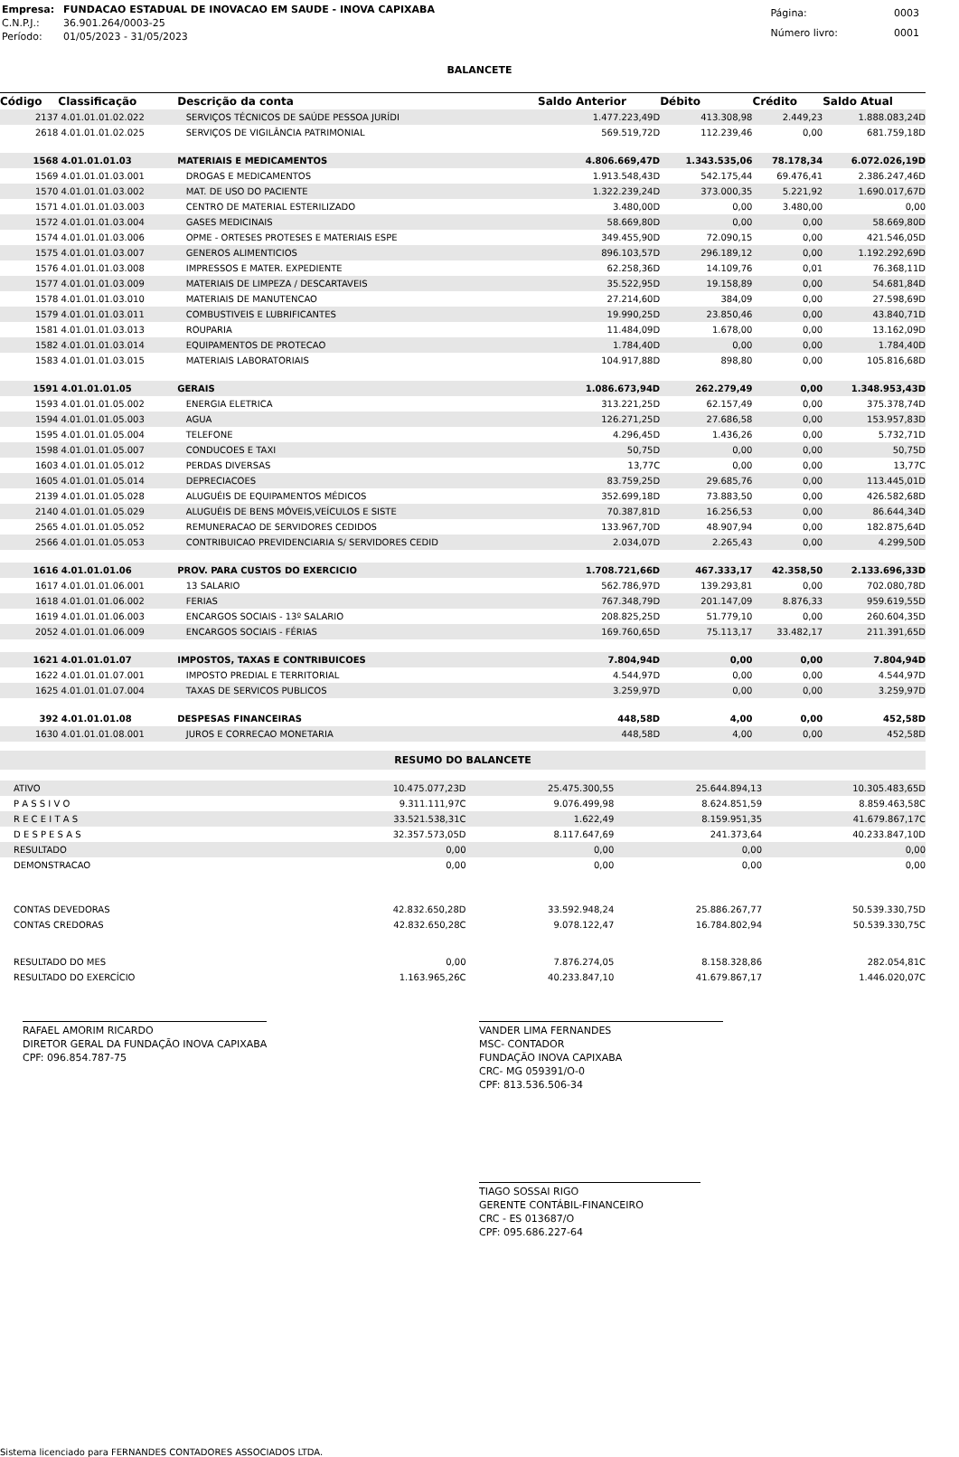| Empresa: | FUNDACAO ESTADUAL DE INOVACAO EM SAUDE - INOVA CAPIXABA |
| C.N.P.J.: | 36.901.264/0003-25 |
| Período: | 01/05/2023 - 31/05/2023 |
| Página: | 0003 |
| Número livro: | 0001 |
BALANCETE
| Código | Classificação | Descrição da conta | Saldo Anterior | Débito | Crédito | Saldo Atual |
| --- | --- | --- | --- | --- | --- | --- |
| 2137 | 4.01.01.01.02.022 | SERVIÇOS TÉCNICOS DE SAÚDE PESSOA JURÍDI | 1.477.223,49D | 413.308,98 | 2.449,23 | 1.888.083,24D |
| 2618 | 4.01.01.01.02.025 | SERVIÇOS DE VIGILÂNCIA PATRIMONIAL | 569.519,72D | 112.239,46 | 0,00 | 681.759,18D |
| 1568 | 4.01.01.01.03 | MATERIAIS E MEDICAMENTOS | 4.806.669,47D | 1.343.535,06 | 78.178,34 | 6.072.026,19D |
| 1569 | 4.01.01.01.03.001 | DROGAS E MEDICAMENTOS | 1.913.548,43D | 542.175,44 | 69.476,41 | 2.386.247,46D |
| 1570 | 4.01.01.01.03.002 | MAT. DE USO DO PACIENTE | 1.322.239,24D | 373.000,35 | 5.221,92 | 1.690.017,67D |
| 1571 | 4.01.01.01.03.003 | CENTRO DE MATERIAL ESTERILIZADO | 3.480,00D | 0,00 | 3.480,00 | 0,00 |
| 1572 | 4.01.01.01.03.004 | GASES MEDICINAIS | 58.669,80D | 0,00 | 0,00 | 58.669,80D |
| 1574 | 4.01.01.01.03.006 | OPME - ORTESES PROTESES E MATERIAIS ESPE | 349.455,90D | 72.090,15 | 0,00 | 421.546,05D |
| 1575 | 4.01.01.01.03.007 | GENEROS ALIMENTICIOS | 896.103,57D | 296.189,12 | 0,00 | 1.192.292,69D |
| 1576 | 4.01.01.01.03.008 | IMPRESSOS E MATER. EXPEDIENTE | 62.258,36D | 14.109,76 | 0,01 | 76.368,11D |
| 1577 | 4.01.01.01.03.009 | MATERIAIS DE LIMPEZA / DESCARTAVEIS | 35.522,95D | 19.158,89 | 0,00 | 54.681,84D |
| 1578 | 4.01.01.01.03.010 | MATERIAIS DE MANUTENCAO | 27.214,60D | 384,09 | 0,00 | 27.598,69D |
| 1579 | 4.01.01.01.03.011 | COMBUSTIVEIS E LUBRIFICANTES | 19.990,25D | 23.850,46 | 0,00 | 43.840,71D |
| 1581 | 4.01.01.01.03.013 | ROUPARIA | 11.484,09D | 1.678,00 | 0,00 | 13.162,09D |
| 1582 | 4.01.01.01.03.014 | EQUIPAMENTOS DE PROTECAO | 1.784,40D | 0,00 | 0,00 | 1.784,40D |
| 1583 | 4.01.01.01.03.015 | MATERIAIS LABORATORIAIS | 104.917,88D | 898,80 | 0,00 | 105.816,68D |
| 1591 | 4.01.01.01.05 | GERAIS | 1.086.673,94D | 262.279,49 | 0,00 | 1.348.953,43D |
| 1593 | 4.01.01.01.05.002 | ENERGIA ELETRICA | 313.221,25D | 62.157,49 | 0,00 | 375.378,74D |
| 1594 | 4.01.01.01.05.003 | AGUA | 126.271,25D | 27.686,58 | 0,00 | 153.957,83D |
| 1595 | 4.01.01.01.05.004 | TELEFONE | 4.296,45D | 1.436,26 | 0,00 | 5.732,71D |
| 1598 | 4.01.01.01.05.007 | CONDUCOES E TAXI | 50,75D | 0,00 | 0,00 | 50,75D |
| 1603 | 4.01.01.01.05.012 | PERDAS DIVERSAS | 13,77C | 0,00 | 0,00 | 13,77C |
| 1605 | 4.01.01.01.05.014 | DEPRECIACOES | 83.759,25D | 29.685,76 | 0,00 | 113.445,01D |
| 2139 | 4.01.01.01.05.028 | ALUGUÉIS DE EQUIPAMENTOS MÉDICOS | 352.699,18D | 73.883,50 | 0,00 | 426.582,68D |
| 2140 | 4.01.01.01.05.029 | ALUGUÉIS DE BENS MÓVEIS,VEÍCULOS E SISTE | 70.387,81D | 16.256,53 | 0,00 | 86.644,34D |
| 2565 | 4.01.01.01.05.052 | REMUNERACAO DE SERVIDORES CEDIDOS | 133.967,70D | 48.907,94 | 0,00 | 182.875,64D |
| 2566 | 4.01.01.01.05.053 | CONTRIBUICAO PREVIDENCIARIA S/ SERVIDORES CEDID | 2.034,07D | 2.265,43 | 0,00 | 4.299,50D |
| 1616 | 4.01.01.01.06 | PROV. PARA CUSTOS DO EXERCICIO | 1.708.721,66D | 467.333,17 | 42.358,50 | 2.133.696,33D |
| 1617 | 4.01.01.01.06.001 | 13 SALARIO | 562.786,97D | 139.293,81 | 0,00 | 702.080,78D |
| 1618 | 4.01.01.01.06.002 | FERIAS | 767.348,79D | 201.147,09 | 8.876,33 | 959.619,55D |
| 1619 | 4.01.01.01.06.003 | ENCARGOS SOCIAIS - 13º SALARIO | 208.825,25D | 51.779,10 | 0,00 | 260.604,35D |
| 2052 | 4.01.01.01.06.009 | ENCARGOS SOCIAIS - FÉRIAS | 169.760,65D | 75.113,17 | 33.482,17 | 211.391,65D |
| 1621 | 4.01.01.01.07 | IMPOSTOS, TAXAS E CONTRIBUICOES | 7.804,94D | 0,00 | 0,00 | 7.804,94D |
| 1622 | 4.01.01.01.07.001 | IMPOSTO PREDIAL E TERRITORIAL | 4.544,97D | 0,00 | 0,00 | 4.544,97D |
| 1625 | 4.01.01.01.07.004 | TAXAS DE SERVICOS PUBLICOS | 3.259,97D | 0,00 | 0,00 | 3.259,97D |
| 392 | 4.01.01.01.08 | DESPESAS FINANCEIRAS | 448,58D | 4,00 | 0,00 | 452,58D |
| 1630 | 4.01.01.01.08.001 | JUROS E CORRECAO MONETARIA | 448,58D | 4,00 | 0,00 | 452,58D |
RESUMO DO BALANCETE
| ATIVO | 10.475.077,23D | 25.475.300,55 | 25.644.894,13 | 10.305.483,65D |
| P A S S I V O | 9.311.111,97C | 9.076.499,98 | 8.624.851,59 | 8.859.463,58C |
| R E C E I T A S | 33.521.538,31C | 1.622,49 | 8.159.951,35 | 41.679.867,17C |
| D E S P E S A S | 32.357.573,05D | 8.117.647,69 | 241.373,64 | 40.233.847,10D |
| RESULTADO | 0,00 | 0,00 | 0,00 | 0,00 |
| DEMONSTRACAO | 0,00 | 0,00 | 0,00 | 0,00 |
| CONTAS DEVEDORAS | 42.832.650,28D | 33.592.948,24 | 25.886.267,77 | 50.539.330,75D |
| CONTAS CREDORAS | 42.832.650,28C | 9.078.122,47 | 16.784.802,94 | 50.539.330,75C |
| RESULTADO DO MES | 0,00 | 7.876.274,05 | 8.158.328,86 | 282.054,81C |
| RESULTADO DO EXERCÍCIO | 1.163.965,26C | 40.233.847,10 | 41.679.867,17 | 1.446.020,07C |
RAFAEL AMORIM RICARDO
DIRETOR GERAL DA FUNDAÇÃO INOVA CAPIXABA
CPF: 096.854.787-75
VANDER LIMA FERNANDES
MSC- CONTADOR
FUNDAÇÃO INOVA CAPIXABA
CRC- MG 059391/O-0
CPF: 813.536.506-34
TIAGO SOSSAI RIGO
GERENTE CONTÁBIL-FINANCEIRO
CRC - ES 013687/O
CPF: 095.686.227-64
Sistema licenciado para FERNANDES CONTADORES ASSOCIADOS LTDA.